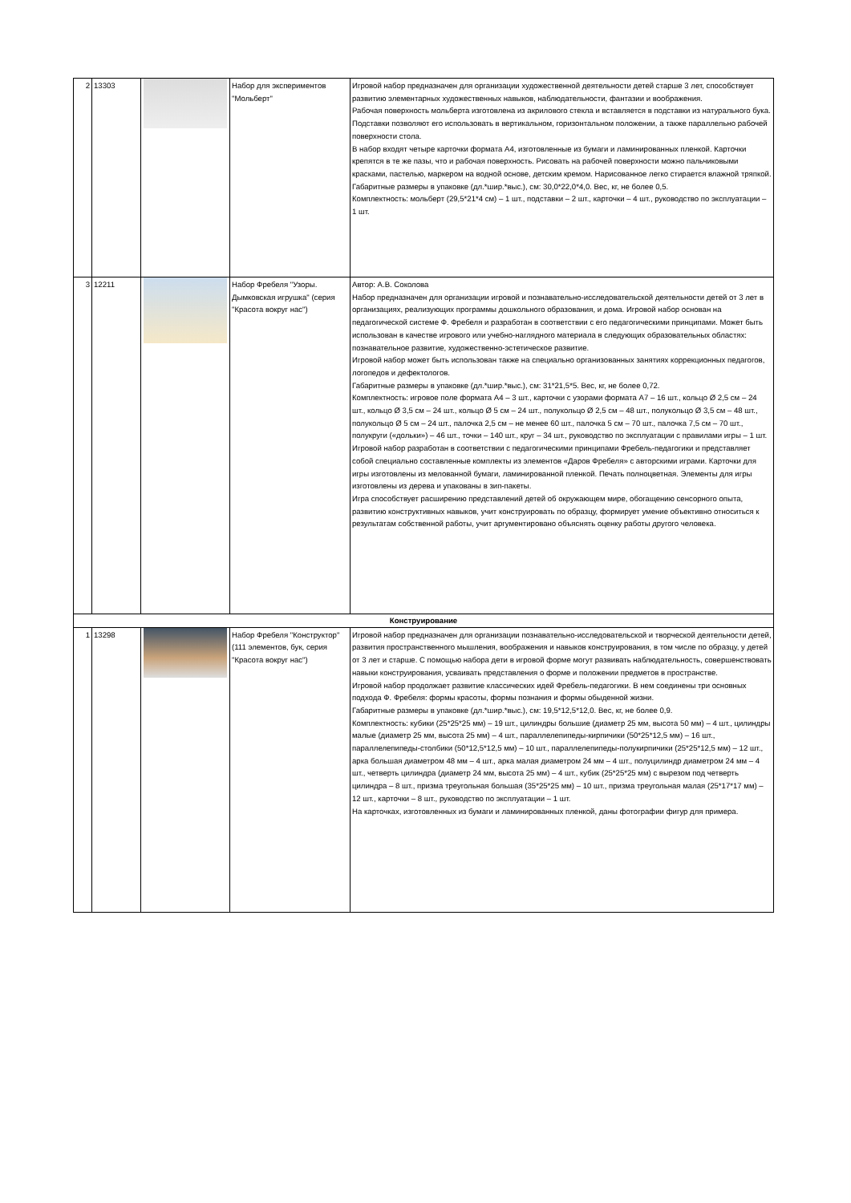| 2 | 13303 | | Набор для экспериментов "Мольберт" | Игровой набор предназначен для организации художественной деятельности детей старше 3 лет, способствует развитию элементарных художественных навыков, наблюдательности, фантазии и воображения. Рабочая поверхность мольберта изготовлена из акрилового стекла и вставляется в подставки из натурального бука. Подставки позволяют его использовать в вертикальном, горизонтальном положении, а также параллельно рабочей поверхности стола. В набор входят четыре карточки формата А4, изготовленные из бумаги и ламинированных пленкой. Карточки крепятся в те же пазы, что и рабочая поверхность. Рисовать на рабочей поверхности можно пальчиковыми красками, пастелью, маркером на водной основе, детским кремом. Нарисованное легко стирается влажной тряпкой. Габаритные размеры в упаковке (дл.*шир.*выс.), см: 30,0*22,0*4,0. Вес, кг, не более 0,5. Комплектность: мольберт (29,5*21*4 см) – 1 шт., подставки – 2 шт., карточки – 4 шт., руководство по эксплуатации – 1 шт. |
| 3 | 12211 | | Набор Фребеля "Узоры. Дымковская игрушка" (серия "Красота вокруг нас") | Автор: А.В. Соколова Набор предназначен для организации игровой и познавательно-исследовательской деятельности детей от 3 лет в организациях, реализующих программы дошкольного образования, и дома. Игровой набор основан на педагогической системе Ф. Фребеля и разработан в соответствии с его педагогическими принципами. Может быть использован в качестве игрового или учебно-наглядного материала в следующих образовательных областях: познавательное развитие, художественно-эстетическое развитие. Игровой набор может быть использован также на специально организованных занятиях коррекционных педагогов, логопедов и дефектологов. Габаритные размеры в упаковке (дл.*шир.*выс.), см: 31*21,5*5. Вес, кг, не более 0,72. Комплектность: игровое поле формата А4 – 3 шт., карточки с узорами формата А7 – 16 шт., кольцо Ø 2,5 см – 24 шт., кольцо Ø 3,5 см – 24 шт., кольцо Ø 5 см – 24 шт., полукольцо Ø 2,5 см – 48 шт., полукольцо Ø 3,5 см – 48 шт., полукольцо Ø 5 см – 24 шт., палочка 2,5 см – не менее 60 шт., палочка 5 см – 70 шт., палочка 7,5 см – 70 шт., полукруги («дольки») – 46 шт., точки – 140 шт., круг – 34 шт., руководство по эксплуатации с правилами игры – 1 шт. Игровой набор разработан в соответствии с педагогическими принципами Фребель-педагогики и представляет собой специально составленные комплекты из элементов «Даров Фребеля» с авторскими играми. Карточки для игры изготовлены из мелованной бумаги, ламинированной пленкой. Печать полноцветная. Элементы для игры изготовлены из дерева и упакованы в зип-пакеты. Игра способствует расширению представлений детей об окружающем мире, обогащению сенсорного опыта, развитию конструктивных навыков, учит конструировать по образцу, формирует умение объективно относиться к результатам собственной работы, учит аргументировано объяснять оценку работы другого человека. |
| Конструирование | | | | |
| 1 | 13298 | | Набор Фребеля "Конструктор" (111 элементов, бук, серия "Красота вокруг нас") | Игровой набор предназначен для организации познавательно-исследовательской и творческой деятельности детей, развития пространственного мышления, воображения и навыков конструирования, в том числе по образцу, у детей от 3 лет и старше. С помощью набора дети в игровой форме могут развивать наблюдательность, совершенствовать навыки конструирования, усваивать представления о форме и положении предметов в пространстве. Игровой набор продолжает развитие классических идей Фребель-педагогики. В нем соединены три основных подхода Ф. Фребеля: формы красоты, формы познания и формы обыденной жизни. Габаритные размеры в упаковке (дл.*шир.*выс.), см: 19,5*12,5*12,0. Вес, кг, не более 0,9. Комплектность: кубики (25*25*25 мм) – 19 шт., цилиндры большие (диаметр 25 мм, высота 50 мм) – 4 шт., цилиндры малые (диаметр 25 мм, высота 25 мм) – 4 шт., параллелепипеды-кирпичики (50*25*12,5 мм) – 16 шт., параллелепипеды-столбики (50*12,5*12,5 мм) – 10 шт., параллелепипеды-полукирпичики (25*25*12,5 мм) – 12 шт., арка большая диаметром 48 мм – 4 шт., арка малая диаметром 24 мм – 4 шт., полуцилиндр диаметром 24 мм – 4 шт., четверть цилиндра (диаметр 24 мм, высота 25 мм) – 4 шт., кубик (25*25*25 мм) с вырезом под четверть цилиндра – 8 шт., призма треугольная большая (35*25*25 мм) – 10 шт., призма треугольная малая (25*17*17 мм) – 12 шт., карточки – 8 шт., руководство по эксплуатации – 1 шт. На карточках, изготовленных из бумаги и ламинированных пленкой, даны фотографии фигур для примера. |